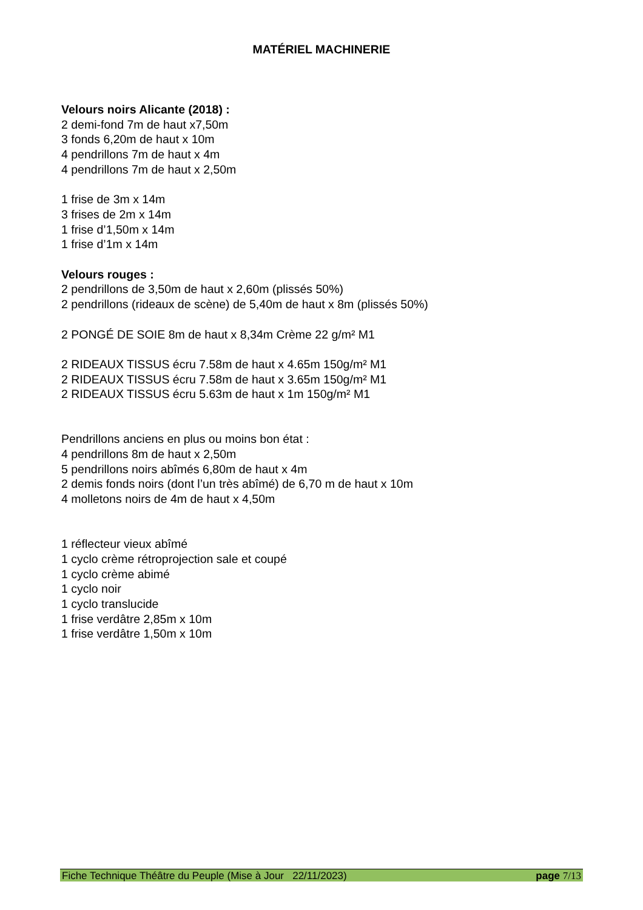MATÉRIEL MACHINERIE
Velours noirs Alicante (2018) :
2 demi-fond 7m de haut x7,50m
3 fonds 6,20m de haut x 10m
4 pendrillons 7m de haut x 4m
4 pendrillons 7m de haut x 2,50m
1 frise de 3m x 14m
3 frises de 2m x 14m
1 frise d’1,50m x 14m
1 frise d’1m x 14m
Velours rouges :
2 pendrillons de 3,50m de haut x 2,60m (plissés 50%)
2 pendrillons (rideaux de scène) de 5,40m de haut x 8m (plissés 50%)
2 PONGÉ DE SOIE 8m de haut x 8,34m Crème 22 g/m² M1
2 RIDEAUX TISSUS écru 7.58m de haut x 4.65m 150g/m² M1
2 RIDEAUX TISSUS écru 7.58m de haut x 3.65m 150g/m² M1
2 RIDEAUX TISSUS écru 5.63m de haut x 1m 150g/m² M1
Pendrillons anciens en plus ou moins bon état :
4 pendrillons 8m de haut x 2,50m
5 pendrillons noirs abîmés 6,80m de haut x 4m
2 demis fonds noirs (dont l’un très abîmé) de 6,70 m de haut x 10m
4 molletons noirs de 4m de haut x 4,50m
1 réflecteur vieux abîmé
1 cyclo crème rétroprojection sale et coupé
1 cyclo crème abimé
1 cyclo noir
1 cyclo translucide
1 frise verdâtre 2,85m x 10m
1 frise verdâtre 1,50m x 10m
Fiche Technique Théâtre du Peuple (Mise à Jour 22/11/2023) page 7/13